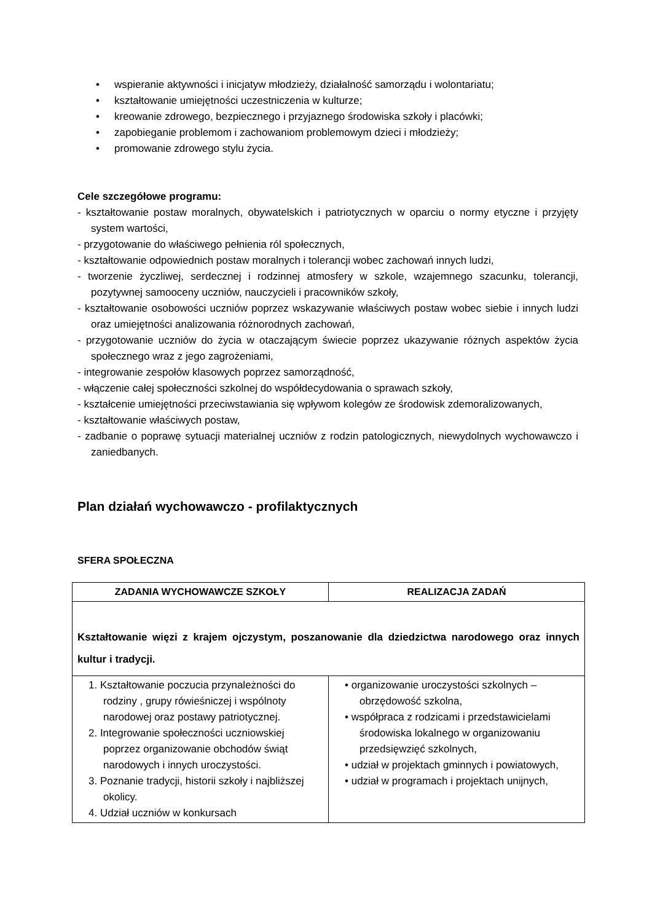• wspieranie aktywności i inicjatyw młodzieży, działalność samorządu i wolontariatu;
• kształtowanie umiejętności uczestniczenia w kulturze;
• kreowanie zdrowego, bezpiecznego i przyjaznego środowiska szkoły i placówki;
• zapobieganie problemom i zachowaniom problemowym dzieci i młodzieży;
• promowanie zdrowego stylu życia.
Cele szczegółowe programu:
- kształtowanie postaw moralnych, obywatelskich i patriotycznych w oparciu o normy etyczne i przyjęty system wartości,
- przygotowanie do właściwego pełnienia ról społecznych,
- kształtowanie odpowiednich postaw moralnych i tolerancji wobec zachowań innych ludzi,
- tworzenie życzliwej, serdecznej i rodzinnej atmosfery w szkole, wzajemnego szacunku, tolerancji, pozytywnej samooceny uczniów, nauczycieli i pracowników szkoły,
- kształtowanie osobowości uczniów poprzez wskazywanie właściwych postaw wobec siebie i innych ludzi oraz umiejętności analizowania różnorodnych zachowań,
- przygotowanie uczniów do życia w otaczającym świecie poprzez ukazywanie różnych aspektów życia społecznego wraz z jego zagrożeniami,
- integrowanie zespołów klasowych poprzez samorządność,
- włączenie całej społeczności szkolnej do współdecydowania o sprawach szkoły,
- kształcenie umiejętności przeciwstawiania się wpływom kolegów ze środowisk zdemoralizowanych,
- kształtowanie właściwych postaw,
- zadbanie o poprawę sytuacji materialnej uczniów z rodzin patologicznych, niewydolnych wychowawczo i zaniedbanych.
Plan działań wychowawczo - profilaktycznych
SFERA SPOŁECZNA
| ZADANIA WYCHOWAWCZE SZKOŁY | REALIZACJA ZADAŃ |
| --- | --- |
| Kształtowanie więzi z krajem ojczystym, poszanowanie dla dziedzictwa narodowego oraz innych kultur i tradycji. | |
| 1. Kształtowanie poczucia przynależności do rodziny , grupy rówieśniczej i wspólnoty narodowej oraz postawy patriotycznej. 2. Integrowanie społeczności uczniowskiej poprzez organizowanie obchodów świąt narodowych i innych uroczystości. 3. Poznanie tradycji, historii szkoły i najbliższej okolicy. 4. Udział uczniów w konkursach | • organizowanie uroczystości szkolnych – obrzędowość szkolna, • współpraca z rodzicami i przedstawicielami środowiska lokalnego w organizowaniu przedsięwzięć szkolnych, • udział w projektach gminnych i powiatowych, • udział w programach i projektach unijnych, |